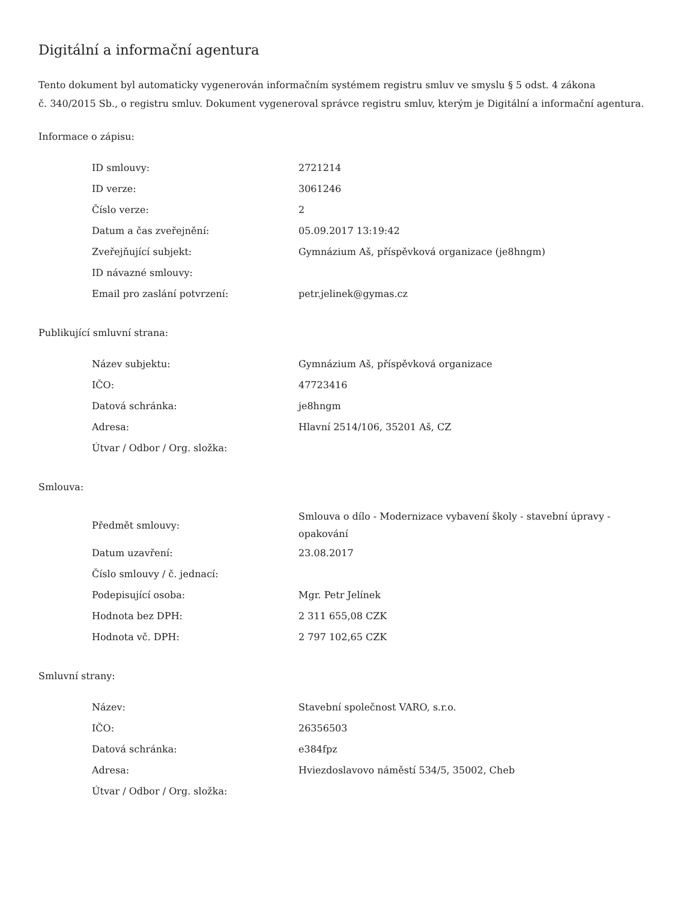Digitální a informační agentura
Tento dokument byl automaticky vygenerován informačním systémem registru smluv ve smyslu § 5 odst. 4 zákona
č. 340/2015 Sb., o registru smluv. Dokument vygeneroval správce registru smluv, kterým je Digitální a informační agentura.
Informace o zápisu:
| ID smlouvy: | 2721214 |
| ID verze: | 3061246 |
| Číslo verze: | 2 |
| Datum a čas zveřejnění: | 05.09.2017 13:19:42 |
| Zveřejňující subjekt: | Gymnázium Aš, příspěvková organizace (je8hngm) |
| ID návazné smlouvy: | |
| Email pro zaslání potvrzení: | petr.jelinek@gymas.cz |
Publikující smluvní strana:
| Název subjektu: | Gymnázium Aš, příspěvková organizace |
| IČO: | 47723416 |
| Datová schránka: | je8hngm |
| Adresa: | Hlavní 2514/106, 35201 Aš, CZ |
| Útvar / Odbor / Org. složka: | |
Smlouva:
| Předmět smlouvy: | Smlouva o dílo - Modernizace vybavení školy - stavební úpravy - opakování |
| Datum uzavření: | 23.08.2017 |
| Číslo smlouvy / č. jednací: | |
| Podepisující osoba: | Mgr. Petr Jelínek |
| Hodnota bez DPH: | 2 311 655,08 CZK |
| Hodnota vč. DPH: | 2 797 102,65 CZK |
Smluvní strany:
| Název: | Stavební společnost VARO, s.r.o. |
| IČO: | 26356503 |
| Datová schránka: | e384fpz |
| Adresa: | Hviezdoslavovo náměstí 534/5, 35002, Cheb |
| Útvar / Odbor / Org. složka: | |